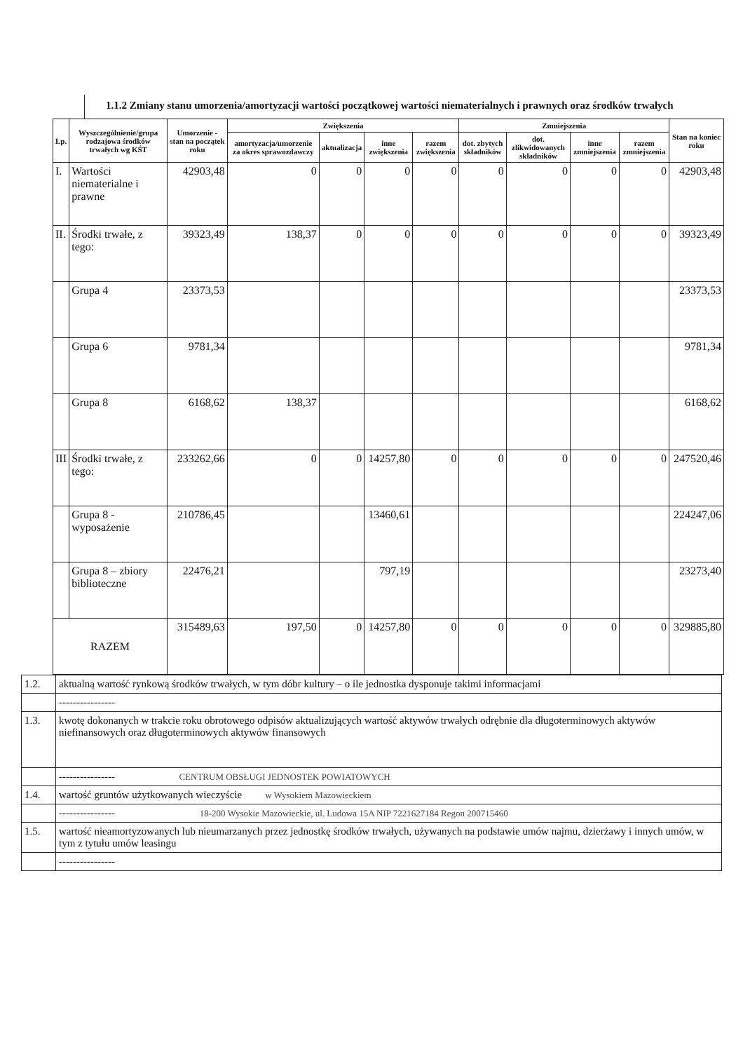1.1.2 Zmiany stanu umorzenia/amortyzacji wartości początkowej wartości niematerialnych i prawnych oraz środków trwałych
| Lp. | Wyszczególnienie/grupa rodzajowa środków trwałych wg KŚT | Umorzenie - stan na początek roku | Zwiększenia | | | | Zmniejszenia | | | | Stan na koniec roku |
| --- | --- | --- | --- | --- | --- | --- | --- | --- | --- | --- | --- |
| | | | amortyzacja/umorzenie za okres sprawozdawczy | aktualizacja | inne zwiększenia | razem zwiększenia | dot. zbytych składników | dot. zlikwidowanych składników | inne zmniejszenia | razem zmniejszenia | |
| I. | Wartości niematerialne i prawne | 42903,48 | 0 | 0 | 0 | 0 | 0 | 0 | 0 | 0 | 42903,48 |
| II. | Środki trwałe, z tego: | 39323,49 | 138,37 | 0 | 0 | 0 | 0 | 0 | 0 | 0 | 39323,49 |
| | Grupa 4 | 23373,53 | | | | | | | | | 23373,53 |
| | Grupa 6 | 9781,34 | | | | | | | | | 9781,34 |
| | Grupa 8 | 6168,62 | 138,37 | | | | | | | | 6168,62 |
| III | Środki trwałe, z tego: | 233262,66 | 0 | 0 | 14257,80 | 0 | 0 | 0 | 0 | 0 | 247520,46 |
| | Grupa 8 - wyposażenie | 210786,45 | | | 13460,61 | | | | | | 224247,06 |
| | Grupa 8 – zbiory biblioteczne | 22476,21 | | | 797,19 | | | | | | 23273,40 |
| RAZEM | | 315489,63 | 197,50 | 0 | 14257,80 | 0 | 0 | 0 | 0 | 0 | 329885,80 |
| 1.2. | aktualną wartość rynkową środków trwałych, w tym dóbr kultury – o ile jednostka dysponuje takimi informacjami |
| | ---------------- |
| 1.3. | kwotę dokonanych w trakcie roku obrotowego odpisów aktualizujących wartość aktywów trwałych odrębnie dla długoterminowych aktywów niefinansowych oraz długoterminowych aktywów finansowych |
| | ---------------- CENTRUM OBSŁUGI JEDNOSTEK POWIATOWYCH |
| 1.4. | wartość gruntów użytkowanych wieczyście w Wysokiem Mazowieckiem |
| | ---------------- 18-200 Wysokie Mazowieckie, ul. Ludowa 15A NIP 7221627184 Regon 200715460 |
| 1.5. | wartość nieamortyzowanych lub nieumarzanych przez jednostkę środków trwałych, używanych na podstawie umów najmu, dzierżawy i innych umów, w tym z tytułu umów leasingu |
| | ---------------- |